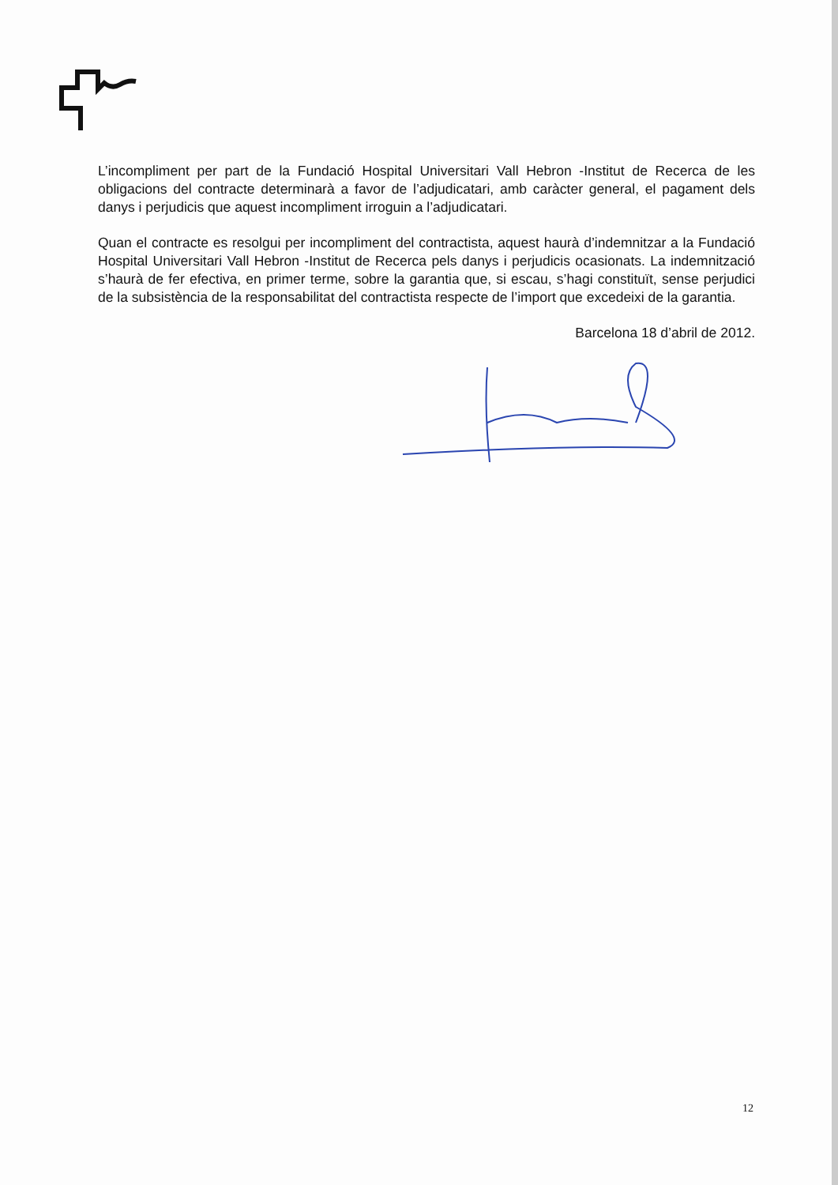L’incompliment per part de la Fundació Hospital Universitari Vall Hebron -Institut de Recerca de les obligacions del contracte determinarà a favor de l’adjudicatari, amb caràcter general, el pagament dels danys i perjudicis que aquest incompliment irroguin a l’adjudicatari.
Quan el contracte es resolgui per incompliment del contractista, aquest haurà d’indemnitzar a la Fundació Hospital Universitari Vall Hebron -Institut de Recerca pels danys i perjudicis ocasionats. La indemnització s’haurà de fer efectiva, en primer terme, sobre la garantia que, si escau, s’hagi constituït, sense perjudici de la subsistència de la responsabilitat del contractista respecte de l’import que excedeixi de la garantia.
Barcelona 18 d’abril de 2012.
12